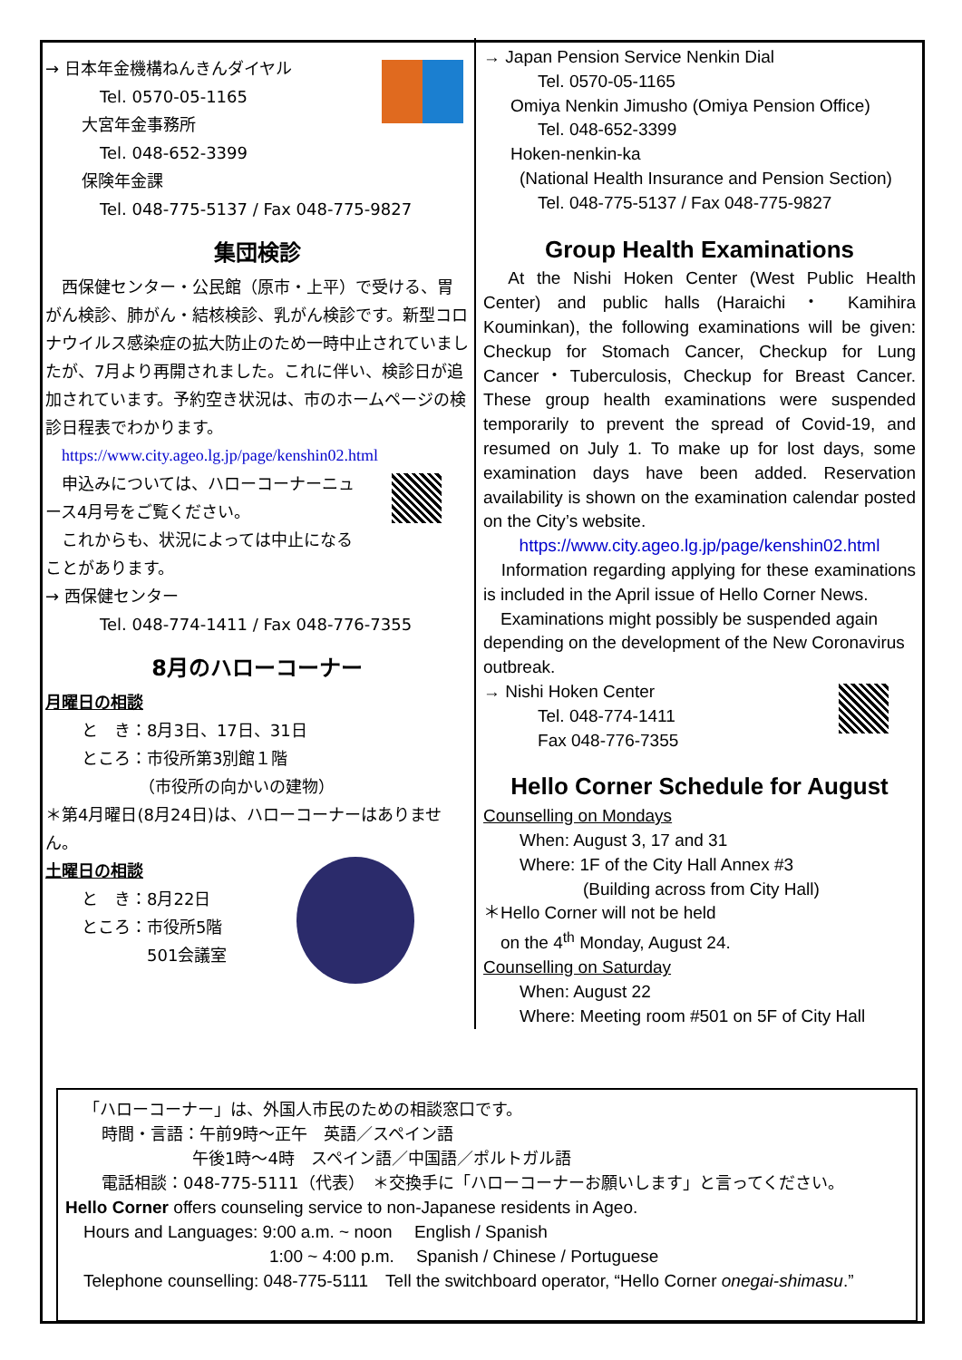→ 日本年金機構ねんきんダイヤル
Tel. 0570-05-1165
大宮年金事務所
Tel. 048-652-3399
保険年金課
Tel. 048-775-5137 / Fax 048-775-9827
集団検診
　西保健センター・公民館（原市・上平）で受ける、胃がん検診、肺がん・結核検診、乳がん検診です。新型コロナウイルス感染症の拡大防止のため一時中止されていましたが、7月より再開されました。これに伴い、検診日が追加されています。予約空き状況は、市のホームページの検診日程表でわかります。
https://www.city.ageo.lg.jp/page/kenshin02.html
　申込みについては、ハローコーナーニュース4月号をご覧ください。
　これからも、状況によっては中止になることがあります。
→ 西保健センター
Tel. 048-774-1411 / Fax 048-776-7355
8月のハローコーナー
月曜日の相談
と　き：8月3日、17日、31日
ところ：市役所第3別館１階
　　　　（市役所の向かいの建物）
＊第4月曜日(8月24日)は、ハローコーナーはありません。
土曜日の相談
と　き：8月22日
ところ：市役所5階
　　　　501会議室
→ Japan Pension Service Nenkin Dial
Tel. 0570-05-1165
Omiya Nenkin Jimusho (Omiya Pension Office)
Tel. 048-652-3399
Hoken-nenkin-ka
(National Health Insurance and Pension Section)
Tel. 048-775-5137 / Fax 048-775-9827
Group Health Examinations
　At the Nishi Hoken Center (West Public Health Center) and public halls (Haraichi ・ Kamihira Kouminkan), the following examinations will be given: Checkup for Stomach Cancer, Checkup for Lung Cancer・Tuberculosis, Checkup for Breast Cancer. These group health examinations were suspended temporarily to prevent the spread of Covid-19, and resumed on July 1. To make up for lost days, some examination days have been added. Reservation availability is shown on the examination calendar posted on the City’s website.
https://www.city.ageo.lg.jp/page/kenshin02.html
　Information regarding applying for these examinations is included in the April issue of Hello Corner News.
　Examinations might possibly be suspended again depending on the development of the New Coronavirus outbreak.
→ Nishi Hoken Center
Tel. 048-774-1411
Fax 048-776-7355
Hello Corner Schedule for August
Counselling on Mondays
When: August 3, 17 and 31
Where: 1F of the City Hall Annex #3
(Building across from City Hall)
＊Hello Corner will not be held
　on the 4<sup>th</sup> Monday, August 24.
Counselling on Saturday
When: August 22
Where: Meeting room #501 on 5F of City Hall
「ハローコーナー」は、外国人市民のための相談窓口です。
時間・言語：午前9時～正午　英語／スペイン語
午後1時～4時　スペイン語／中国語／ポルトガル語
電話相談：048-775-5111（代表）　＊交換手に「ハローコーナーお願いします」と言ってください。
Hello Corner offers counseling service to non-Japanese residents in Ageo.
Hours and Languages: 9:00 a.m. ~ noon　 English / Spanish
1:00 ~ 4:00 p.m.　 Spanish / Chinese / Portuguese
Telephone counselling: 048-775-5111　Tell the switchboard operator, “Hello Corner onegai-shimasu.”